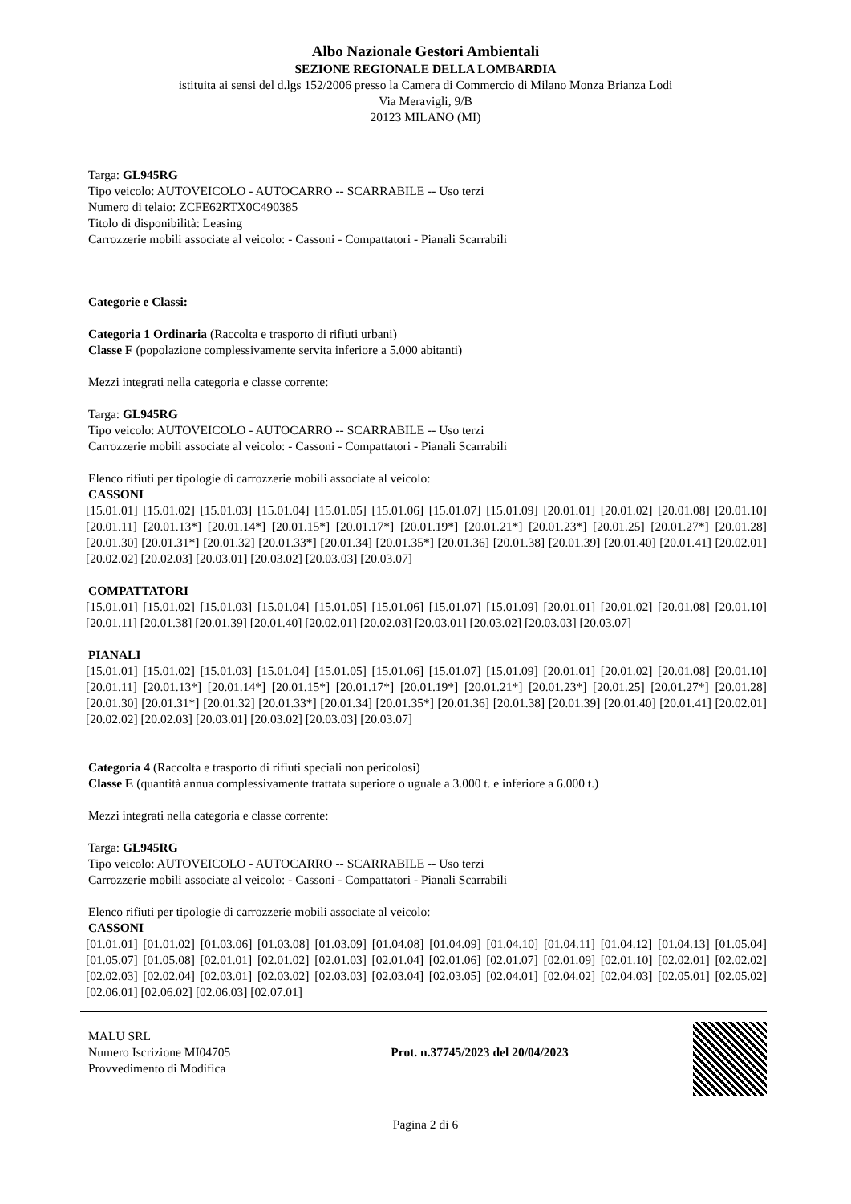Albo Nazionale Gestori Ambientali
SEZIONE REGIONALE DELLA LOMBARDIA
istituita ai sensi del d.lgs 152/2006 presso la Camera di Commercio di Milano Monza Brianza Lodi
Via Meravigli, 9/B
20123 MILANO (MI)
Targa: GL945RG
Tipo veicolo: AUTOVEICOLO - AUTOCARRO -- SCARRABILE -- Uso terzi
Numero di telaio: ZCFE62RTX0C490385
Titolo di disponibilità: Leasing
Carrozzerie mobili associate al veicolo: - Cassoni - Compattatori - Pianali Scarrabili
Categorie e Classi:
Categoria 1 Ordinaria (Raccolta e trasporto di rifiuti urbani)
Classe F (popolazione complessivamente servita inferiore a 5.000 abitanti)
Mezzi integrati nella categoria e classe corrente:
Targa: GL945RG
Tipo veicolo: AUTOVEICOLO - AUTOCARRO -- SCARRABILE -- Uso terzi
Carrozzerie mobili associate al veicolo: - Cassoni - Compattatori - Pianali Scarrabili
Elenco rifiuti per tipologie di carrozzerie mobili associate al veicolo:
CASSONI
[15.01.01] [15.01.02] [15.01.03] [15.01.04] [15.01.05] [15.01.06] [15.01.07] [15.01.09] [20.01.01] [20.01.02] [20.01.08] [20.01.10] [20.01.11] [20.01.13*] [20.01.14*] [20.01.15*] [20.01.17*] [20.01.19*] [20.01.21*] [20.01.23*] [20.01.25] [20.01.27*] [20.01.28] [20.01.30] [20.01.31*] [20.01.32] [20.01.33*] [20.01.34] [20.01.35*] [20.01.36] [20.01.38] [20.01.39] [20.01.40] [20.01.41] [20.02.01] [20.02.02] [20.02.03] [20.03.01] [20.03.02] [20.03.03] [20.03.07]
COMPATTATORI
[15.01.01] [15.01.02] [15.01.03] [15.01.04] [15.01.05] [15.01.06] [15.01.07] [15.01.09] [20.01.01] [20.01.02] [20.01.08] [20.01.10] [20.01.11] [20.01.38] [20.01.39] [20.01.40] [20.02.01] [20.02.03] [20.03.01] [20.03.02] [20.03.03] [20.03.07]
PIANALI
[15.01.01] [15.01.02] [15.01.03] [15.01.04] [15.01.05] [15.01.06] [15.01.07] [15.01.09] [20.01.01] [20.01.02] [20.01.08] [20.01.10] [20.01.11] [20.01.13*] [20.01.14*] [20.01.15*] [20.01.17*] [20.01.19*] [20.01.21*] [20.01.23*] [20.01.25] [20.01.27*] [20.01.28] [20.01.30] [20.01.31*] [20.01.32] [20.01.33*] [20.01.34] [20.01.35*] [20.01.36] [20.01.38] [20.01.39] [20.01.40] [20.01.41] [20.02.01] [20.02.02] [20.02.03] [20.03.01] [20.03.02] [20.03.03] [20.03.07]
Categoria 4 (Raccolta e trasporto di rifiuti speciali non pericolosi)
Classe E (quantità annua complessivamente trattata superiore o uguale a 3.000 t. e inferiore a 6.000 t.)
Mezzi integrati nella categoria e classe corrente:
Targa: GL945RG
Tipo veicolo: AUTOVEICOLO - AUTOCARRO -- SCARRABILE -- Uso terzi
Carrozzerie mobili associate al veicolo: - Cassoni - Compattatori - Pianali Scarrabili
Elenco rifiuti per tipologie di carrozzerie mobili associate al veicolo:
CASSONI
[01.01.01] [01.01.02] [01.03.06] [01.03.08] [01.03.09] [01.04.08] [01.04.09] [01.04.10] [01.04.11] [01.04.12] [01.04.13] [01.05.04] [01.05.07] [01.05.08] [02.01.01] [02.01.02] [02.01.03] [02.01.04] [02.01.06] [02.01.07] [02.01.09] [02.01.10] [02.02.01] [02.02.02] [02.02.03] [02.02.04] [02.03.01] [02.03.02] [02.03.03] [02.03.04] [02.03.05] [02.04.01] [02.04.02] [02.04.03] [02.05.01] [02.05.02] [02.06.01] [02.06.02] [02.06.03] [02.07.01]
MALU SRL
Numero Iscrizione MI04705
Provvedimento di Modifica
Prot. n.37745/2023 del 20/04/2023
Pagina 2 di 6